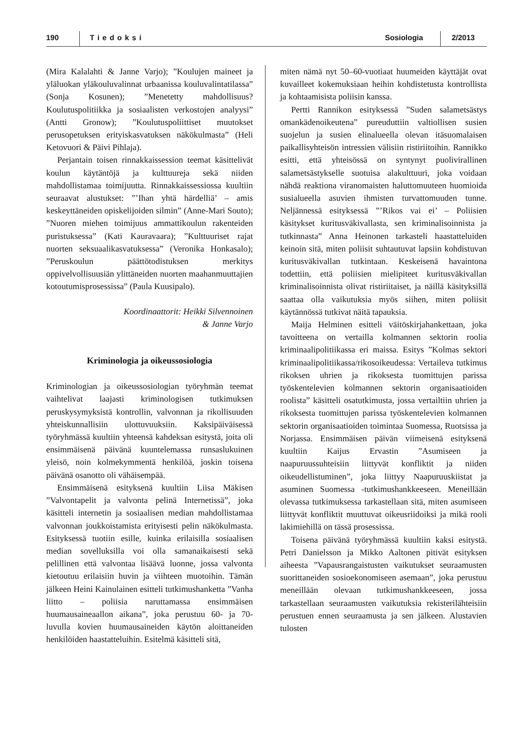190 Tiedoksi Sosiologia 2/2013
(Mira Kalalahti & Janne Varjo); ”Koulujen maineet ja yläluokan yläkouluvalinnat urbaanissa kouluvalintatilassa” (Sonja Kosunen); ”Menetetty mahdollisuus? Koulutuspolitiikka ja sosiaalisten verkostojen analyysi” (Antti Gronow); ”Koulutuspoliittiset muutokset perusopetuksen erityiskasvatuksen näkökulmasta” (Heli Ketovuori & Päivi Pihlaja).
Perjantain toisen rinnakkaissession teemat käsittelivät koulun käytäntöjä ja kulttuureja sekä niiden mahdollistamaa toimijuutta. Rinnakkaissessiossa kuultiin seuraavat alustukset: ”’Ihan yhtä härdelliä’ – amis keskeyttäneiden opiskelijoiden silmin” (Anne-Mari Souto); ”Nuoren miehen toimijuus ammattikoulun rakenteiden puristuksessa” (Kati Kauravaara); ”Kulttuuriset rajat nuorten seksuaalikasvatuksessa” (Veronika Honkasalo); ”Peruskoulun päättötodistuksen merkitys oppivelvollisuusiän ylittäneiden nuorten maahanmuuttajien kotoutumisprosessissa” (Paula Kuusipalo).
Koordinaattorit: Heikki Silvennoinen
& Janne Varjo
Kriminologia ja oikeussosiologia
Kriminologian ja oikeussosiologian työryhmän teemat vaihtelivat laajasti kriminologisen tutkimuksen peruskysymyksistä kontrollin, valvonnan ja rikollisuuden yhteiskunnallisiin ulottuvuuksiin. Kaksipäiväisessä työryhmässä kuultiin yhteensä kahdeksan esitystä, joita oli ensimmäisenä päivänä kuuntelemassa runsaslukuinen yleisö, noin kolmekymmentä henkilöä, joskin toisena päivänä osanotto oli vähäisempää.
Ensimmäisenä esityksenä kuultiin Liisa Mäkisen ”Valvontapelit ja valvonta pelinä Internetissä”, joka käsitteli internetin ja sosiaalisen median mahdollistamaa valvonnan joukkoistamista erityisesti pelin näkökulmasta. Esityksessä tuotiin esille, kuinka erilaisilla sosiaalisen median sovelluksilla voi olla samanaikaisesti sekä pelillinen että valvontaa lisäävä luonne, jossa valvonta kietoutuu erilaisiin huvin ja viihteen muotoihin. Tämän jälkeen Heini Kainulainen esitteli tutkimushanketta ”Vanha liitto – poliisia naruttamassa ensimmäisen huumausaineaallon aikana”, joka perustuu 60- ja 70-luvulla kovien huumausaineiden käytön aloittaneiden henkilöiden haastatteluihin. Esitelmä käsitteli sitä,
miten nämä nyt 50–60-vuotiaat huumeiden käyttäjät ovat kuvailleet kokemuksiaan heihin kohdistetusta kontrollista ja kohtaamisista poliisin kanssa.
Pertti Rannikon esityksessä ”Suden salametsästys omankädenoikeutena” pureuduttiin valtiollisen susien suojelun ja susien elinalueella olevan itäsuomalaisen paikallisyhteisön intressien välisiin ristiriitoihin. Rannikko esitti, että yhteisössä on syntynyt puolivirallinen salametsästykselle suotuisa alakulttuuri, joka voidaan nähdä reaktiona viranomaisten haluttomuuteen huomioida susialueella asuvien ihmisten turvattomuuden tunne. Neljännessä esityksessä ”’Rikos vai ei’ – Poliisien käsitykset kuritusväkivallasta, sen kriminalisoinnista ja tutkinnasta” Anna Heinonen tarkasteli haastatteluiden keinoin sitä, miten poliisit suhtautuvat lapsiin kohdistuvan kuritusväkivallan tutkintaan. Keskeisenä havaintona todettiin, että poliisien mielipiteet kuritusväkivallan kriminalisoinnista olivat ristiriitaiset, ja näillä käsityksillä saattaa olla vaikutuksia myös siihen, miten poliisit käytännössä tutkivat näitä tapauksia.
Maija Helminen esitteli väitöskirjahankettaan, joka tavoitteena on vertailla kolmannen sektorin roolia kriminaalipolitiikassa eri maissa. Esitys ”Kolmas sektori kriminaalipolitiikassa/rikosoikeudessa: Vertaileva tutkimus rikoksen uhrien ja rikoksesta tuomittujen parissa työskentelevien kolmannen sektorin organisaatioiden roolista” käsitteli osatutkimusta, jossa vertailtiin uhrien ja rikoksesta tuomittujen parissa työskentelevien kolmannen sektorin organisaatioiden toimintaa Suomessa, Ruotsissa ja Norjassa. Ensimmäisen päivän viimeisenä esityksenä kuultiin Kaijus Ervastin ”Asumiseen ja naapuruussuhteisiin liittyvät konfliktit ja niiden oikeudellistuminen”, joka liittyy Naapuruuskiistat ja asuminen Suomessa -tutkimushankkeeseen. Meneillään olevassa tutkimuksessa tarkastellaan sitä, miten asumiseen liittyvät konfliktit muuttuvat oikeusriidoiksi ja mikä rooli lakimiehillä on tässä prosessissa.
Toisena päivänä työryhmässä kuultiin kaksi esitystä. Petri Danielsson ja Mikko Aaltonen pitivät esityksen aiheesta ”Vapausrangaistusten vaikutukset seuraamusten suorittaneiden sosioekonomiseen asemaan”, joka perustuu meneillään olevaan tutkimushankkeeseen, jossa tarkastellaan seuraamusten vaikutuksia rekisterilähteisiin perustuen ennen seuraamusta ja sen jälkeen. Alustavien tulosten